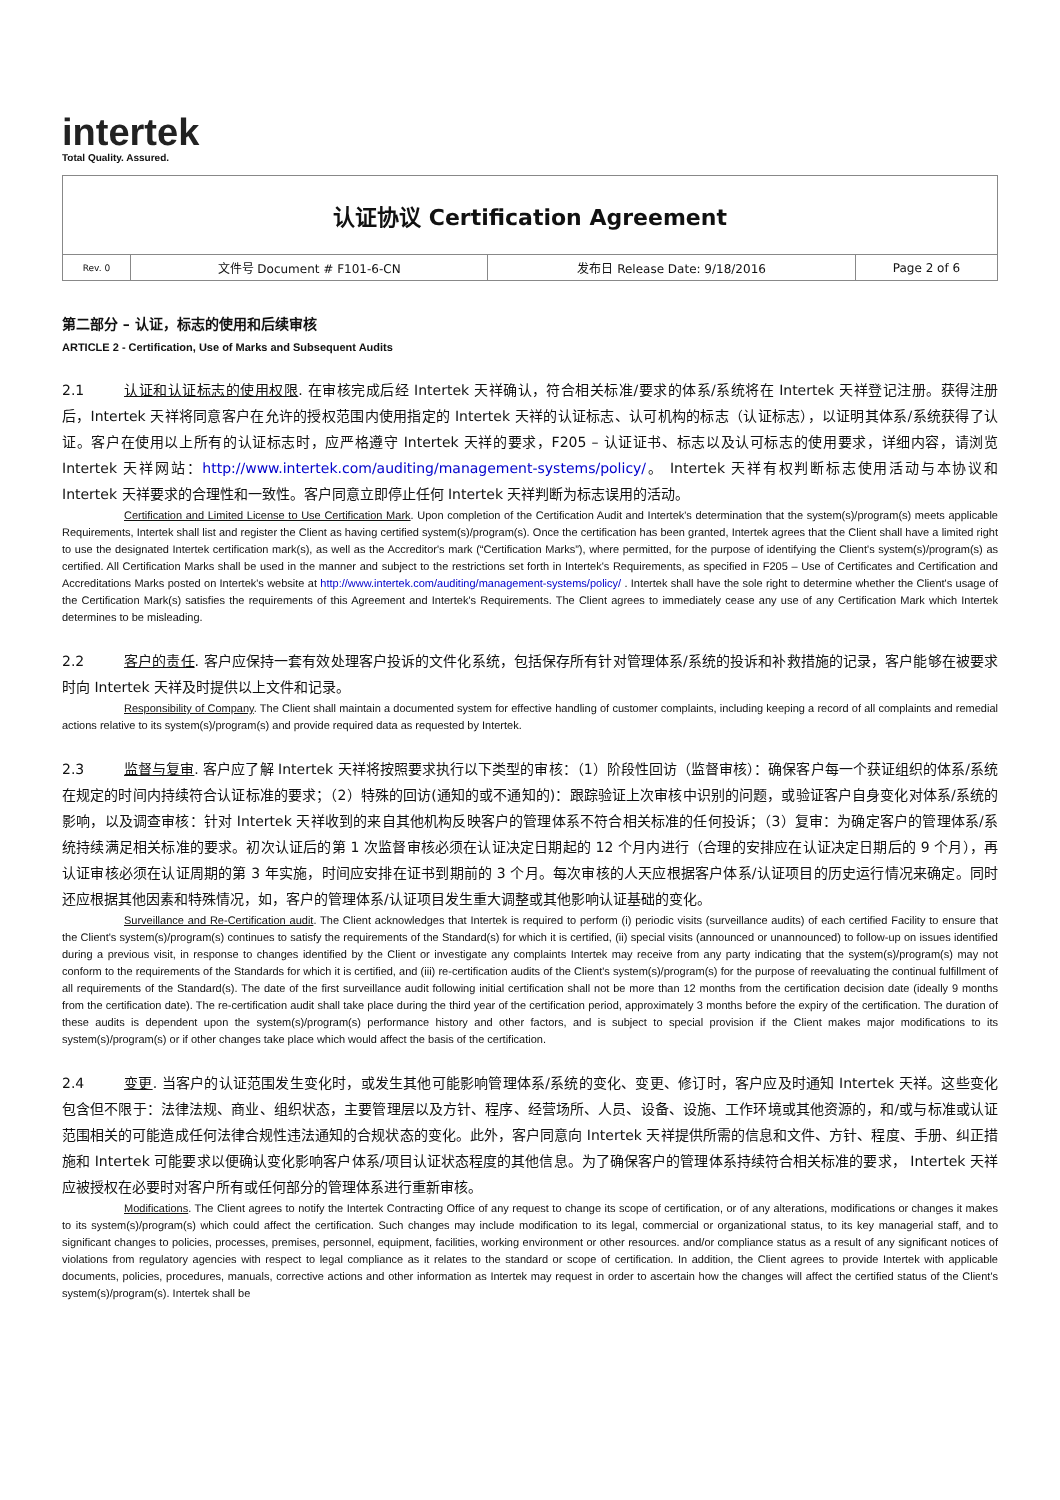intertek
Total Quality. Assured.
| 认证协议 Certification Agreement | | | |
| Rev. 0 | 文件号 Document # F101-6-CN | 发布日 Release Date: 9/18/2016 | Page 2 of 6 |
第二部分 – 认证，标志的使用和后续审核
ARTICLE 2 - Certification, Use of Marks and Subsequent Audits
2.1 认证和认证标志的使用权限. 在审核完成后经 Intertek 天祥确认，符合相关标准/要求的体系/系统将在 Intertek 天祥登记注册。获得注册后，Intertek 天祥将同意客户在允许的授权范围内使用指定的 Intertek 天祥的认证标志、认可机构的标志（认证标志），以证明其体系/系统获得了认证。客户在使用以上所有的认证标志时，应严格遵守 Intertek 天祥的要求，F205 – 认证证书、标志以及认可标志的使用要求，详细内容，请浏览 Intertek 天祥网站：http://www.intertek.com/auditing/management-systems/policy/。 Intertek 天祥有权判断标志使用活动与本协议和 Intertek 天祥要求的合理性和一致性。客户同意立即停止任何 Intertek 天祥判断为标志误用的活动。
Certification and Limited License to Use Certification Mark. Upon completion of the Certification Audit and Intertek's determination that the system(s)/program(s) meets applicable Requirements, Intertek shall list and register the Client as having certified system(s)/program(s). Once the certification has been granted, Intertek agrees that the Client shall have a limited right to use the designated Intertek certification mark(s), as well as the Accreditor's mark (“Certification Marks”), where permitted, for the purpose of identifying the Client's system(s)/program(s) as certified. All Certification Marks shall be used in the manner and subject to the restrictions set forth in Intertek's Requirements, as specified in F205 – Use of Certificates and Certification and Accreditations Marks posted on Intertek's website at http://www.intertek.com/auditing/management-systems/policy/ . Intertek shall have the sole right to determine whether the Client's usage of the Certification Mark(s) satisfies the requirements of this Agreement and Intertek's Requirements. The Client agrees to immediately cease any use of any Certification Mark which Intertek determines to be misleading.
2.2 客户的责任. 客户应保持一套有效处理客户投诉的文件化系统，包括保存所有针对管理体系/系统的投诉和补救措施的记录，客户能够在被要求时向 Intertek 天祥及时提供以上文件和记录。
Responsibility of Company. The Client shall maintain a documented system for effective handling of customer complaints, including keeping a record of all complaints and remedial actions relative to its system(s)/program(s) and provide required data as requested by Intertek.
2.3 监督与复审. 客户应了解 Intertek 天祥将按照要求执行以下类型的审核：（1）阶段性回访（监督审核）：确保客户每一个获证组织的体系/系统在规定的时间内持续符合认证标准的要求；（2）特殊的回访(通知的或不通知的)：跟踪验证上次审核中识别的问题，或验证客户自身变化对体系/系统的影响，以及调查审核：针对 Intertek 天祥收到的来自其他机构反映客户的管理体系不符合相关标准的任何投诉；（3）复审：为确定客户的管理体系/系统持续满足相关标准的要求。初次认证后的第 1 次监督审核必须在认证决定日期起的 12 个月内进行（合理的安排应在认证决定日期后的 9 个月），再认证审核必须在认证周期的第 3 年实施，时间应安排在证书到期前的 3 个月。每次审核的人天应根据客户体系/认证项目的历史运行情况来确定。同时还应根据其他因素和特殊情况，如，客户的管理体系/认证项目发生重大调整或其他影响认证基础的变化。
Surveillance and Re-Certification audit. The Client acknowledges that Intertek is required to perform (i) periodic visits (surveillance audits) of each certified Facility to ensure that the Client's system(s)/program(s) continues to satisfy the requirements of the Standard(s) for which it is certified, (ii) special visits (announced or unannounced) to follow-up on issues identified during a previous visit, in response to changes identified by the Client or investigate any complaints Intertek may receive from any party indicating that the system(s)/program(s) may not conform to the requirements of the Standards for which it is certified, and (iii) re-certification audits of the Client's system(s)/program(s) for the purpose of reevaluating the continual fulfillment of all requirements of the Standard(s). The date of the first surveillance audit following initial certification shall not be more than 12 months from the certification decision date (ideally 9 months from the certification date). The re-certification audit shall take place during the third year of the certification period, approximately 3 months before the expiry of the certification. The duration of these audits is dependent upon the system(s)/program(s) performance history and other factors, and is subject to special provision if the Client makes major modifications to its system(s)/program(s) or if other changes take place which would affect the basis of the certification.
2.4 变更. 当客户的认证范围发生变化时，或发生其他可能影响管理体系/系统的变化、变更、修订时，客户应及时通知 Intertek 天祥。这些变化包含但不限于：法律法规、商业、组织状态，主要管理层以及方针、程序、经营场所、人员、设备、设施、工作环境或其他资源的，和/或与标准或认证范围相关的可能造成任何法律合规性违法通知的合规状态的变化。此外，客户同意向 Intertek 天祥提供所需的信息和文件、方针、程度、手册、纠正措施和 Intertek 可能要求以便确认变化影响客户体系/项目认证状态程度的其他信息。为了确保客户的管理体系持续符合相关标准的要求， Intertek 天祥应被授权在必要时对客户所有或任何部分的管理体系进行重新审核。
Modifications. The Client agrees to notify the Intertek Contracting Office of any request to change its scope of certification, or of any alterations, modifications or changes it makes to its system(s)/program(s) which could affect the certification. Such changes may include modification to its legal, commercial or organizational status, to its key managerial staff, and to significant changes to policies, processes, premises, personnel, equipment, facilities, working environment or other resources. and/or compliance status as a result of any significant notices of violations from regulatory agencies with respect to legal compliance as it relates to the standard or scope of certification. In addition, the Client agrees to provide Intertek with applicable documents, policies, procedures, manuals, corrective actions and other information as Intertek may request in order to ascertain how the changes will affect the certified status of the Client's system(s)/program(s). Intertek shall be